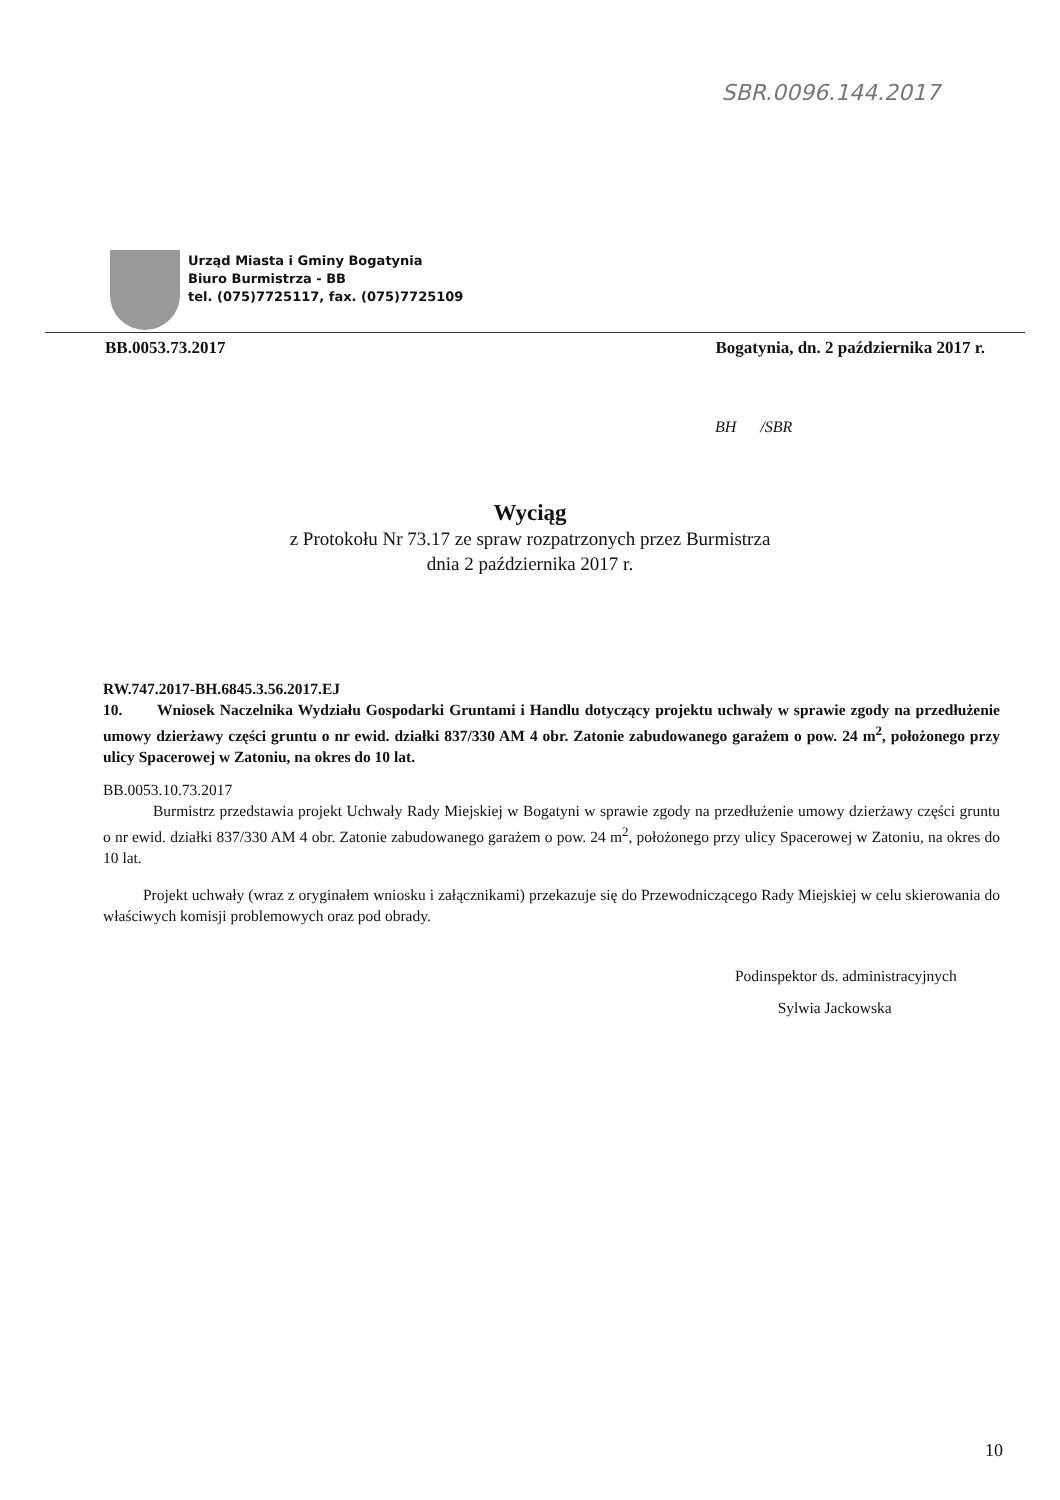SBR.0096.144.2017
Urząd Miasta i Gminy Bogatynia
Biuro Burmistrza - BB
tel. (075)7725117, fax. (075)7725109
BB.0053.73.2017 Bogatynia, dn. 2 października 2017 r.
BH /SBR
Wyciąg
z Protokołu Nr 73.17 ze spraw rozpatrzonych przez Burmistrza
dnia 2 października 2017 r.
RW.747.2017-BH.6845.3.56.2017.EJ
10. Wniosek Naczelnika Wydziału Gospodarki Gruntami i Handlu dotyczący projektu uchwały w sprawie zgody na przedłużenie umowy dzierżawy części gruntu o nr ewid. działki 837/330 AM 4 obr. Zatonie zabudowanego garażem o pow. 24 m<sup>2</sup>, położonego przy ulicy Spacerowej w Zatoniu, na okres do 10 lat.
BB.0053.10.73.2017
Burmistrz przedstawia projekt Uchwały Rady Miejskiej w Bogatyni w sprawie zgody na przedłużenie umowy dzierżawy części gruntu o nr ewid. działki 837/330 AM 4 obr. Zatonie zabudowanego garażem o pow. 24 m<sup>2</sup>, położonego przy ulicy Spacerowej w Zatoniu, na okres do 10 lat.
Projekt uchwały (wraz z oryginałem wniosku i załącznikami) przekazuje się do Przewodniczącego Rady Miejskiej w celu skierowania do właściwych komisji problemowych oraz pod obrady.
Podinspektor ds. administracyjnych
Sylwia Jackowska
10